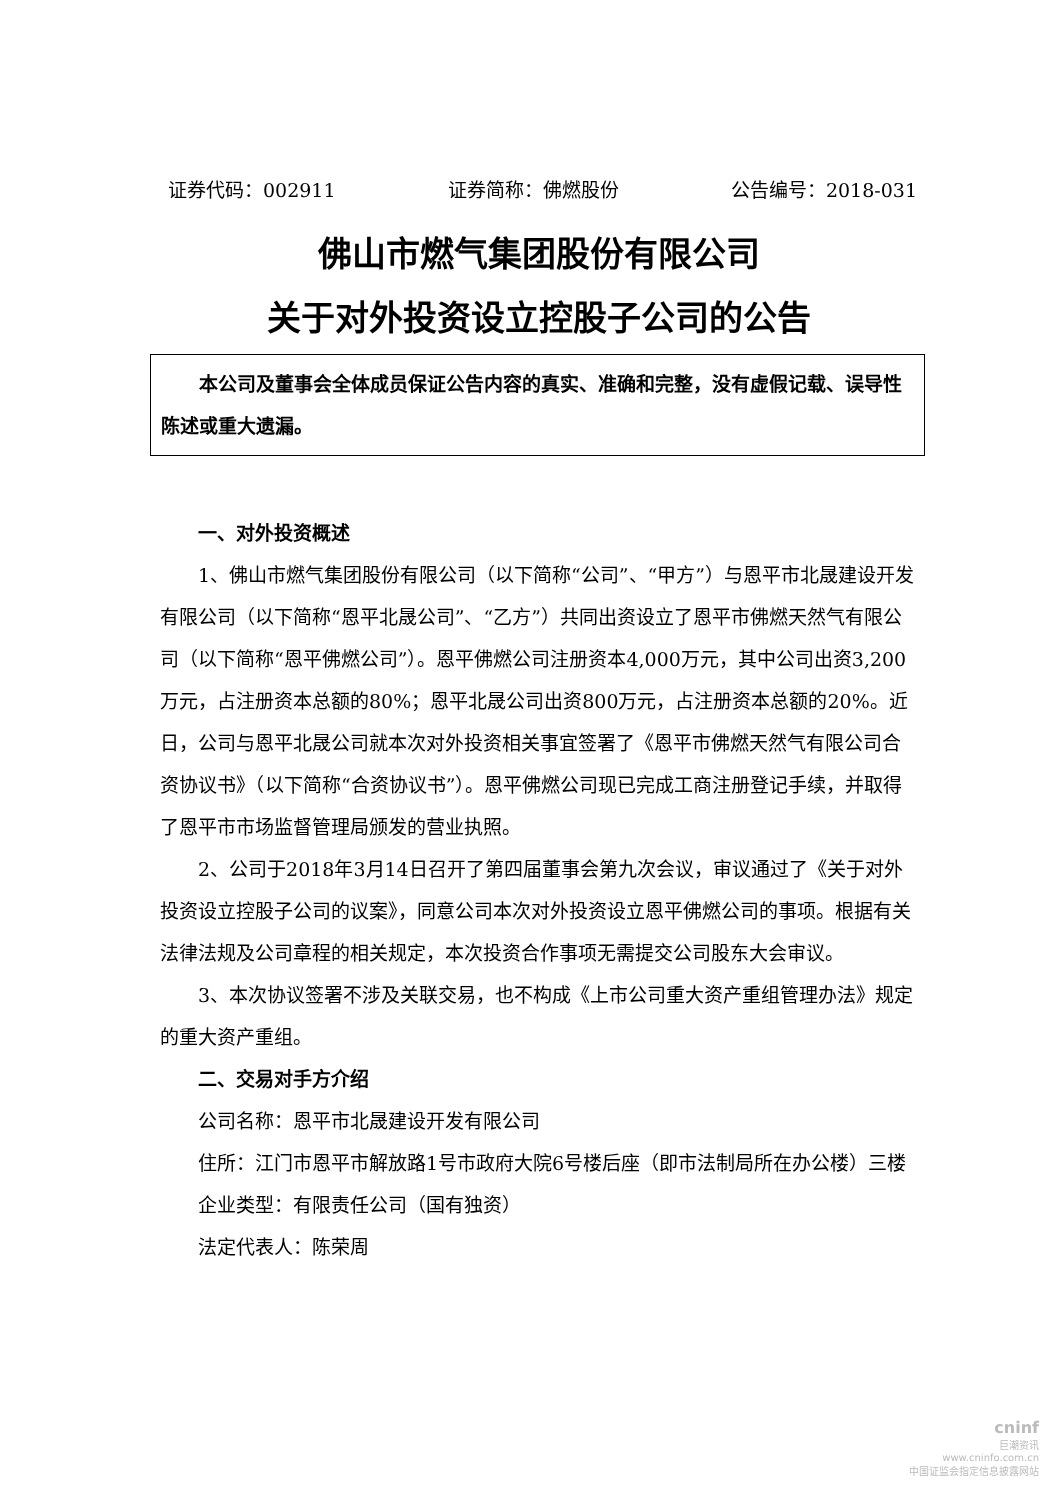证券代码：002911 证券简称：佛燃股份 公告编号：2018-031
佛山市燃气集团股份有限公司
关于对外投资设立控股子公司的公告
本公司及董事会全体成员保证公告内容的真实、准确和完整，没有虚假记载、误导性陈述或重大遗漏。
一、对外投资概述
1、佛山市燃气集团股份有限公司（以下简称“公司”、“甲方”）与恩平市北晟建设开发有限公司（以下简称“恩平北晟公司”、“乙方”）共同出资设立了恩平市佛燃天然气有限公司（以下简称“恩平佛燃公司”）。恩平佛燃公司注册资本4,000万元，其中公司出资3,200万元，占注册资本总额的80%；恩平北晟公司出资800万元，占注册资本总额的20%。近日，公司与恩平北晟公司就本次对外投资相关事宜签署了《恩平市佛燃天然气有限公司合资协议书》（以下简称“合资协议书”）。恩平佛燃公司现已完成工商注册登记手续，并取得了恩平市市场监督管理局颁发的营业执照。
2、公司于2018年3月14日召开了第四届董事会第九次会议，审议通过了《关于对外投资设立控股子公司的议案》，同意公司本次对外投资设立恩平佛燃公司的事项。根据有关法律法规及公司章程的相关规定，本次投资合作事项无需提交公司股东大会审议。
3、本次协议签署不涉及关联交易，也不构成《上市公司重大资产重组管理办法》规定的重大资产重组。
二、交易对手方介绍
公司名称：恩平市北晟建设开发有限公司
住所：江门市恩平市解放路1号市政府大院6号楼后座（即市法制局所在办公楼）三楼
企业类型：有限责任公司（国有独资）
法定代表人：陈荣周
cninf
巨潮资讯
www.cninfo.com.cn
中国证监会指定信息披露网站